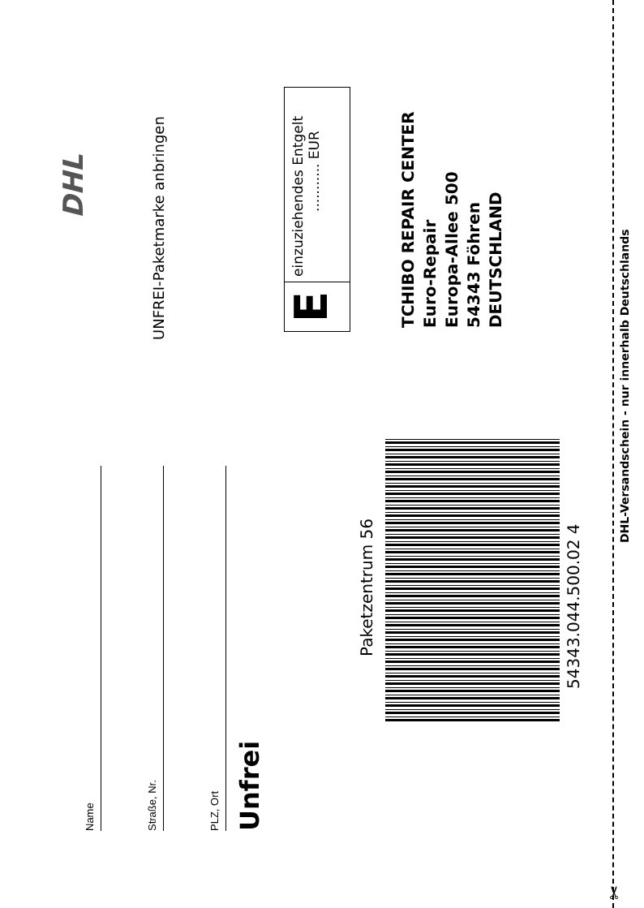Name
Straße, Nr.
PLZ, Ort
Unfrei
UNFREI-Paketmarke anbringen
DHL
E
einzuziehendes Entgelt
........... EUR
TCHIBO REPAIR CENTER
Euro-Repair
Europa-Allee 500
54343 Föhren
DEUTSCHLAND
Paketzentrum 56
54343.044.500.02 4
DHL-Versandschein - nur innerhalb Deutschlands
✂